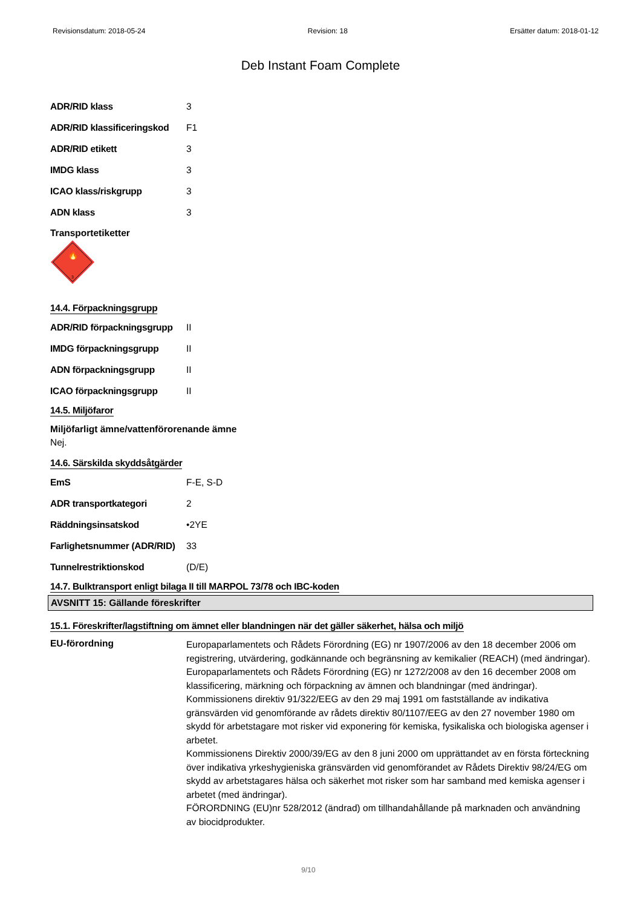Revisionsdatum: 2018-05-24 Revision: 18 Ersätter datum: 2018-01-12
Deb Instant Foam Complete
ADR/RID klass 3
ADR/RID klassificeringskod F1
ADR/RID etikett 3
IMDG klass 3
ICAO klass/riskgrupp 3
ADN klass 3
Transportetiketter
🔥
3
14.4. Förpackningsgrupp
ADR/RID förpackningsgrupp II
IMDG förpackningsgrupp II
ADN förpackningsgrupp II
ICAO förpackningsgrupp II
14.5. Miljöfaror
Miljöfarligt ämne/vattenförorenande ämne
Nej.
14.6. Särskilda skyddsåtgärder
EmS F-E, S-D
ADR transportkategori 2
Räddningsinsatskod •2YE
Farlighetsnummer (ADR/RID) 33
Tunnelrestriktionskod (D/E)
14.7. Bulktransport enligt bilaga II till MARPOL 73/78 och IBC-koden
AVSNITT 15: Gällande föreskrifter
15.1. Föreskrifter/lagstiftning om ämnet eller blandningen när det gäller säkerhet, hälsa och miljö
EU-förordning Europaparlamentets och Rådets Förordning (EG) nr 1907/2006 av den 18 december 2006 om registrering, utvärdering, godkännande och begränsning av kemikalier (REACH) (med ändringar).
Europaparlamentets och Rådets Förordning (EG) nr 1272/2008 av den 16 december 2008 om klassificering, märkning och förpackning av ämnen och blandningar (med ändringar).
Kommissionens direktiv 91/322/EEG av den 29 maj 1991 om fastställande av indikativa gränsvärden vid genomförande av rådets direktiv 80/1107/EEG av den 27 november 1980 om skydd för arbetstagare mot risker vid exponering för kemiska, fysikaliska och biologiska agenser i arbetet.
Kommissionens Direktiv 2000/39/EG av den 8 juni 2000 om upprättandet av en första förteckning över indikativa yrkeshygieniska gränsvärden vid genomförandet av Rådets Direktiv 98/24/EG om skydd av arbetstagares hälsa och säkerhet mot risker som har samband med kemiska agenser i arbetet (med ändringar).
FÖRORDNING (EU)nr 528/2012 (ändrad) om tillhandahållande på marknaden och användning av biocidprodukter.
9/10